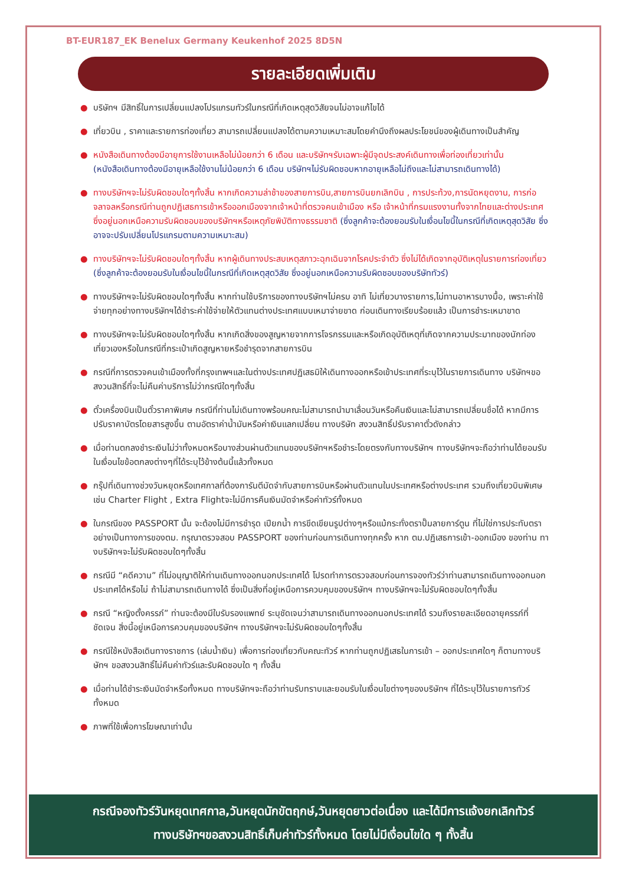BT-EUR187_EK Benelux Germany Keukenhof 2025 8D5N
รายละเอียดเพิ่มเติม
● บริษัทฯ มีสิทธิ์ในการเปลี่ยนแปลงโปรแกรมทัวร์ในกรณีที่เกิดเหตุสุดวิสัยจนไม่อาจแก้ไขได้
● เที่ยวบิน , ราคาและรายการท่องเที่ยว สามารถเปลี่ยนแปลงได้ตามความเหมาะสมโดยคำนึงถึงผลประโยชน์ของผู้เดินทางเป็นสำคัญ
● หนังสือเดินทางต้องมีอายุการใช้งานเหลือไม่น้อยกว่า 6 เดือน และบริษัทฯรับเฉพาะผู้มีจุดประสงค์เดินทางเพื่อท่องเที่ยวเท่านั้น (หนังสือเดินทางต้องมีอายุเหลือใช้งานไม่น้อยกว่า 6 เดือน บริษัทฯไม่รับผิดชอบหากอายุเหลือไม่ถึงและไม่สามารถเดินทางได้)
● ทางบริษัทฯจะไม่รับผิดชอบใดๆทั้งสิ้น หากเกิดความล่าช้าของสายการบิน,สายการบินยกเลิกบิน , การประท้วง,การนัดหยุดงาน, การก่อจลาจลหรือกรณีท่านถูกปฏิเสธการเข้าหรือออกเมืองจากเจ้าหน้าที่ตรวจคนเข้าเมือง หรือ เจ้าหน้าที่กรมแรงงานทั้งจากไทยและต่างประเทศซึ่งอยู่นอกเหนือความรับผิดชอบของบริษัทฯหรือเหตุภัยพิบัติทางธรรมชาติ (ซึ่งลูกค้าจะต้องยอมรับในเงื่อนไขนี้ในกรณีที่เกิดเหตุสุดวิสัย ซึ่งอาจจะปรับเปลี่ยนโปรแกรมตามความเหมาะสม)
● ทางบริษัทฯจะไม่รับผิดชอบใดๆทั้งสิ้น หากผู้เดินทางประสบเหตุสภาวะฉุกเฉินจากโรคประจำตัว ซึ่งไม่ได้เกิดจากอุบัติเหตุในรายการท่องเที่ยว (ซึ่งลูกค้าจะต้องยอมรับในเงื่อนไขนี้ในกรณีที่เกิดเหตุสุดวิสัย ซึ่งอยู่นอกเหนือความรับผิดชอบของบริษัททัวร์)
● ทางบริษัทฯจะไม่รับผิดชอบใดๆทั้งสิ้น หากท่านใช้บริการของทางบริษัทฯไม่ครบ อาทิ ไม่เที่ยวบางรายการ,ไม่ทานอาหารบางมื้อ, เพราะค่าใช้จ่ายทุกอย่างทางบริษัทฯได้ชำระค่าใช้จ่ายให้ตัวแทนต่างประเทศแบบเหมาจ่ายขาด ก่อนเดินทางเรียบร้อยแล้ว เป็นการชำระเหมาขาด
● ทางบริษัทฯจะไม่รับผิดชอบใดๆทั้งสิ้น หากเกิดสิ่งของสูญหายจากการโจรกรรมและหรือเกิดอุบัติเหตุที่เกิดจากความประมาทของนักท่องเที่ยวเองหรือในกรณีที่กระเป๋าเกิดสูญหายหรือชำรุดจากสายการบิน
● กรณีที่การตรวจคนเข้าเมืองทั้งที่กรุงเทพฯและในต่างประเทศปฏิเสธมิให้เดินทางออกหรือเข้าประเทศที่ระบุไว้ในรายการเดินทาง บริษัทฯขอสงวนสิทธิ์ที่จะไม่คืนค่าบริการไม่ว่ากรณีใดๆทั้งสิ้น
● ตั๋วเครื่องบินเป็นตั๋วราคาพิเศษ กรณีที่ท่านไม่เดินทางพร้อมคณะไม่สามารถนำมาเลื่อนวันหรือคืนเงินและไม่สามารถเปลี่ยนชื่อได้ หากมีการปรับราคาบัตรโดยสารสูงขึ้น ตามอัตราค่าน้ำมันหรือค่าเงินแลกเปลี่ยน ทางบริษัท สงวนสิทธิ์ปรับราคาตั๋วดังกล่าว
● เมื่อท่านตกลงชำระเงินไม่ว่าทั้งหมดหรือบางส่วนผ่านตัวแทนของบริษัทฯหรือชำระโดยตรงกับทางบริษัทฯ ทางบริษัทฯจะถือว่าท่านได้ยอมรับในเงื่อนไขข้อตกลงต่างๆที่ได้ระบุไว้ข้างต้นนี้แล้วทั้งหมด
● กรุ๊ปที่เดินทางช่วงวันหยุดหรือเทศกาลที่ต้องการันตีมัดจำกับสายการบินหรือผ่านตัวแทนในประเทศหรือต่างประเทศ รวมถึงเที่ยวบินพิเศษ เช่น Charter Flight , Extra Flightจะไม่มีการคืนเงินมัดจำหรือค่าทัวร์ทั้งหมด
● ในกรณีของ PASSPORT นั้น จะต้องไม่มีการชำรุด เปียกน้ำ การขีดเขียนรูปต่างๆหรือแม้กระทั่งตราปั๊มลายการ์ตูน ที่ไม่ใช่การประทับตราอย่างเป็นทางการของตม. กรุณาตรวจสอบ PASSPORT ของท่านก่อนการเดินทางทุกครั้ง หาก ตม.ปฏิเสธการเข้า-ออกเมือง ของท่าน ทางบริษัทฯจะไม่รับผิดชอบใดๆทั้งสิ้น
● กรณีมี “คดีความ” ที่ไม่อนุญาติให้ท่านเดินทางออกนอกประเทศได้ โปรดทำการตรวจสอบก่อนการจองทัวร์ว่าท่านสามารถเดินทางออกนอกประเทศได้หรือไม่ ถ้าไม่สามารถเดินทางได้ ซึ่งเป็นสิ่งที่อยู่เหนือการควบคุมของบริษัทฯ ทางบริษัทฯจะไม่รับผิดชอบใดๆทั้งสิ้น
● กรณี “หญิงตั้งครรภ์” ท่านจะต้องมีใบรับรองแพทย์ ระบุชัดเจนว่าสามารถเดินทางออกนอกประเทศได้ รวมถึงรายละเอียดอายุครรภ์ที่ชัดเจน สิ่งนี้อยู่เหนือการควบคุมของบริษัทฯ ทางบริษัทฯจะไม่รับผิดชอบใดๆทั้งสิ้น
● กรณีใช้หนังสือเดินทางราชการ (เล่มน้ำเงิน) เพื่อการท่องเที่ยวกับคณะทัวร์ หากท่านถูกปฏิเสธในการเข้า – ออกประเทศใดๆ ก็ตามทางบริษัทฯ ขอสงวนสิทธิ์ไม่คืนค่าทัวร์และรับผิดชอบใด ๆ ทั้งสิ้น
● เมื่อท่านได้ชำระเงินมัดจำหรือทั้งหมด ทางบริษัทฯจะถือว่าท่านรับทราบและยอมรับในเงื่อนไขต่างๆของบริษัทฯ ที่ได้ระบุไว้ในรายการทัวร์ทั้งหมด
● ภาพที่ใช้เพื่อการโฆษณาเท่านั้น
กรณีจองทัวร์วันหยุดเทศกาล,วันหยุดนักขัตฤกษ์,วันหยุดยาวต่อเนื่อง และได้มีการแจ้งยกเลิกทัวร์
ทางบริษัทฯขอสงวนสิทธิ์เก็บค่าทัวร์ทั้งหมด โดยไม่มีเงื่อนไขใด ๆ ทั้งสิ้น